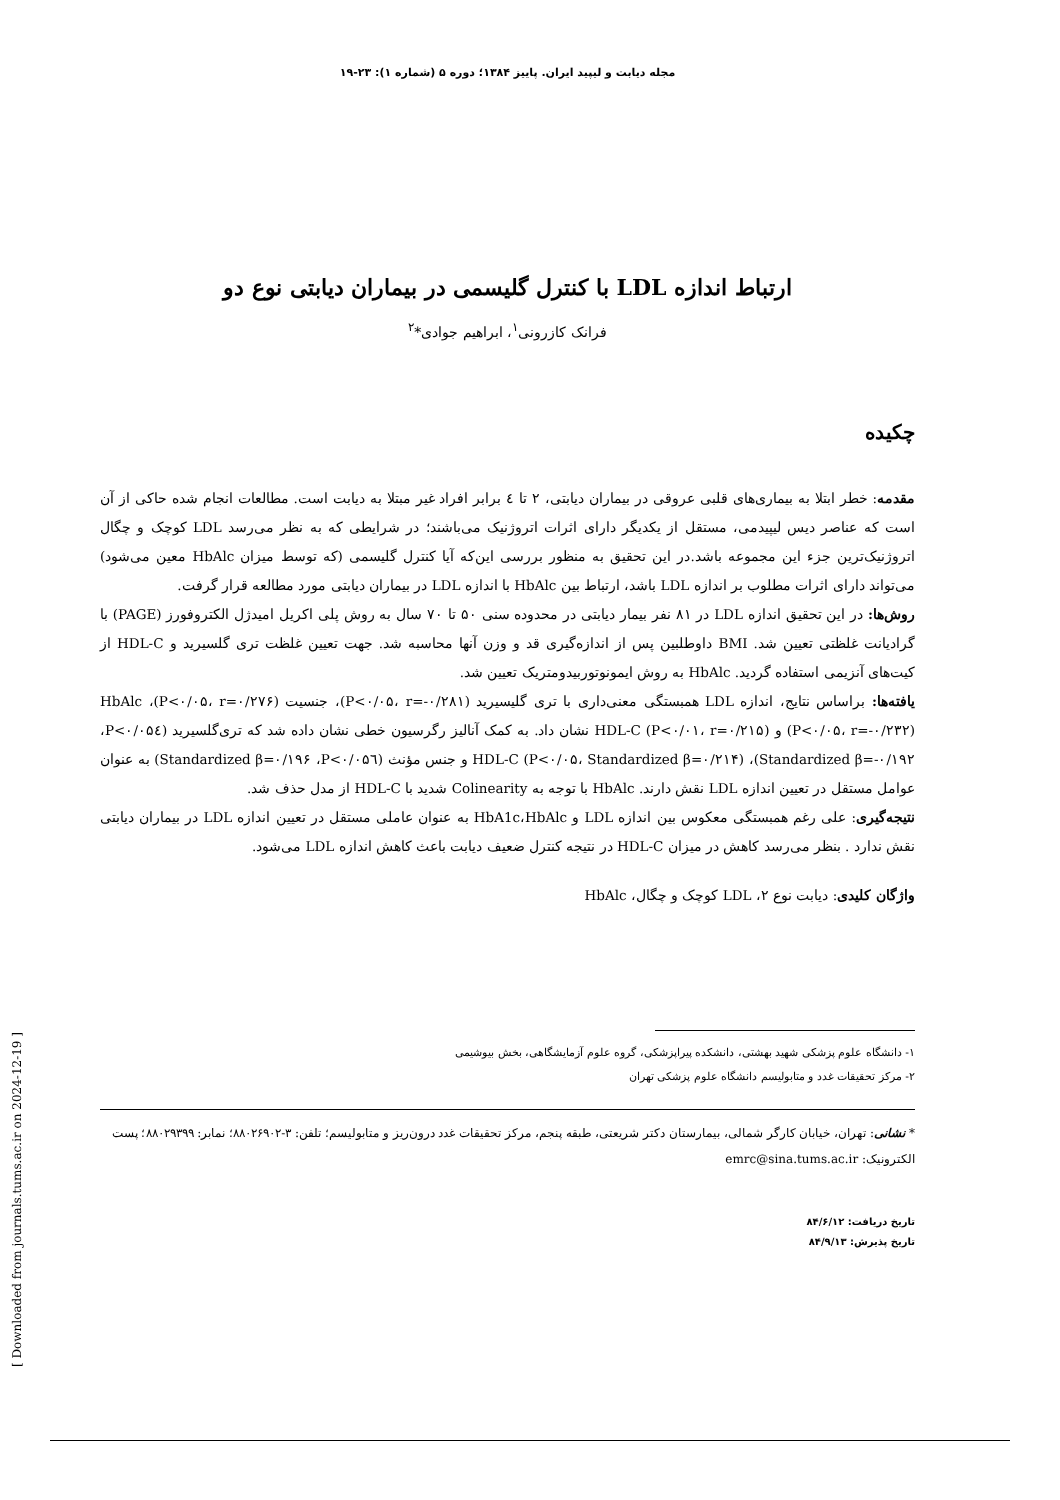مجله دیابت و لیپید ایران. پاییز ۱۳۸۴؛ دوره ۵ (شماره ۱): ۲۳-۱۹
ارتباط اندازه LDL با کنترل گلیسمی در بیماران دیابتی نوع دو
فرانک کازرونی<sup>۱</sup>، ابراهیم جوادی*<sup>۲</sup>
چکیده
مقدمه: خطر ابتلا به بیماری‌های قلبی عروقی در بیماران دیابتی، ۲ تا ٤ برابر افراد غیر مبتلا به دیابت است. مطالعات انجام شده حاکی از آن است که عناصر دیس لیپیدمی، مستقل از یکدیگر دارای اثرات اتروژنیک می‌باشند؛ در شرایطی که به نظر می‌رسد LDL کوچک و چگال اتروژنیک‌ترین جزء این مجموعه باشد.در این تحقیق به منظور بررسی این‌که آیا کنترل گلیسمی (که توسط میزان HbAlc معین می‌شود) می‌تواند دارای اثرات مطلوب بر اندازه LDL باشد، ارتباط بین HbAlc با اندازه LDL در بیماران دیابتی مورد مطالعه قرار گرفت.
روش‌ها: در این تحقیق اندازه LDL در ۸۱ نفر بیمار دیابتی در محدوده سنی ۵۰ تا ۷۰ سال به روش پلی اکریل امیدژل الکتروفورز (PAGE) با گرادیانت غلظتی تعیین شد. BMI داوطلبین پس از اندازه‌گیری قد و وزن آنها محاسبه شد. جهت تعیین غلظت تری گلسیرید و HDL-C از کیت‌های آنزیمی استفاده گردید. HbAlc به روش ایمونوتوربیدومتریک تعیین شد.
یافته‌ها: براساس نتایج، اندازه LDL همبستگی معنی‌داری با تری گلیسیرید (P<۰/۰۵، r=-۰/۲۸۱)، جنسیت (P<۰/۰۵، r=۰/۲۷۶)، HbAlc (P<۰/۰۵، r=-۰/۲۳۲) و HDL-C (P<۰/۰۱، r=۰/۲۱۵) نشان داد. به کمک آنالیز رگرسیون خطی نشان داده شد که تری‌گلسیرید (P<۰/۰۵٤، Standardized β=-۰/۱۹۲)، HDL-C (P<۰/۰۵، Standardized β=۰/۲۱۴) و جنس مؤنث (P<۰/۰۵٦، Standardized β=۰/۱۹۶) به عنوان عوامل مستقل در تعیین اندازه LDL نقش دارند. HbAlc با توجه به Colinearity شدید با HDL-C از مدل حذف شد.
نتیجه‌گیری: علی رغم همبستگی معکوس بین اندازه LDL و HbA1c،HbAlc به عنوان عاملی مستقل در تعیین اندازه LDL در بیماران دیابتی نقش ندارد . بنظر می‌رسد کاهش در میزان HDL-C در نتیجه کنترل ضعیف دیابت باعث کاهش اندازه LDL می‌شود.
واژگان کلیدی: دیابت نوع ۲، LDL کوچک و چگال، HbAlc
۱- دانشگاه علوم پزشکی شهید بهشتی، دانشکده پیراپزشکی، گروه علوم آزمایشگاهی، بخش بیوشیمی
۲- مرکز تحقیقات غدد و متابولیسم دانشگاه علوم پزشکی تهران
* نشانی: تهران، خیابان کارگر شمالی، بیمارستان دکتر شریعتی، طبقه پنجم، مرکز تحقیقات غدد درون‌ریز و متابولیسم؛ تلفن: ۳-۸۸۰۲۶۹۰۲؛ نمابر: ۸۸۰۲۹۳۹۹؛ پست الکترونیک: emrc@sina.tums.ac.ir
تاریخ دریافت: ۸۴/۶/۱۲
تاریخ پذیرش: ۸۴/۹/۱۳
[ Downloaded from journals.tums.ac.ir on 2024-12-19 ]